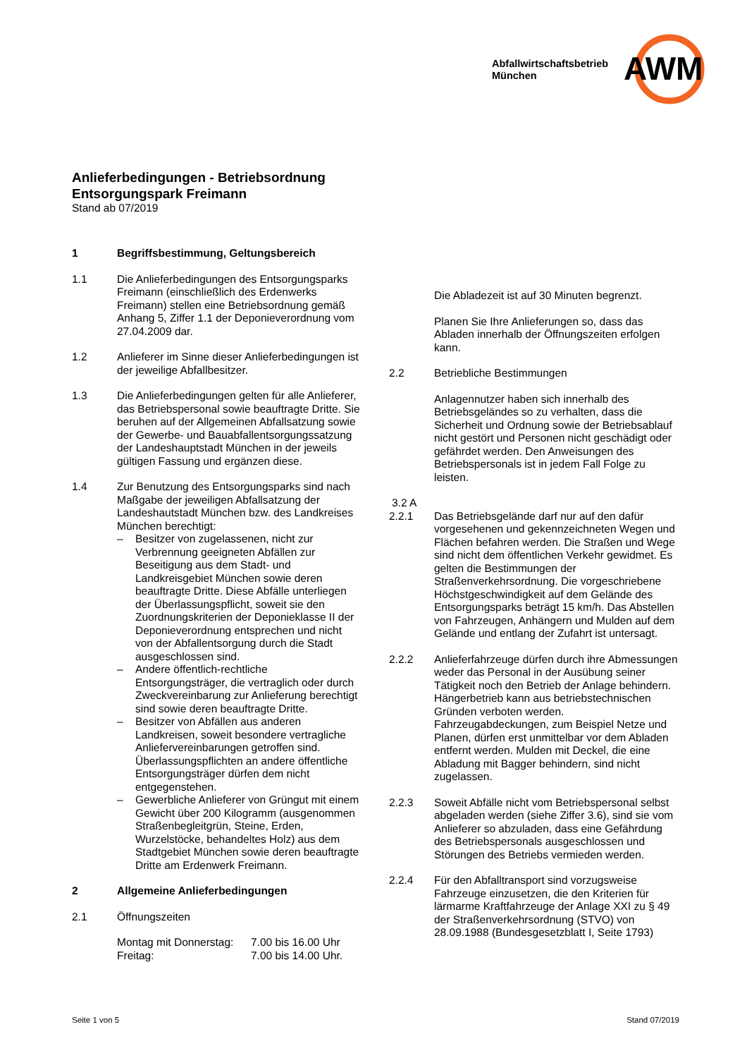AWM
Abfallwirtschaftsbetrieb
München
Anlieferbedingungen - Betriebsordnung
Entsorgungspark Freimann
Stand ab 07/2019
1 Begriffsbestimmung, Geltungsbereich
1.1 Die Anlieferbedingungen des Entsorgungsparks Freimann (einschließlich des Erdenwerks Freimann) stellen eine Betriebsordnung gemäß Anhang 5, Ziffer 1.1 der Deponieverordnung vom 27.04.2009 dar.
1.2 Anlieferer im Sinne dieser Anlieferbedingungen ist der jeweilige Abfallbesitzer.
1.3 Die Anlieferbedingungen gelten für alle Anlieferer, das Betriebspersonal sowie beauftragte Dritte. Sie beruhen auf der Allgemeinen Abfallsatzung sowie der Gewerbe- und Bauabfallentsorgungssatzung der Landeshauptstadt München in der jeweils gültigen Fassung und ergänzen diese.
1.4 Zur Benutzung des Entsorgungsparks sind nach Maßgabe der jeweiligen Abfallsatzung der Landeshautstadt München bzw. des Landkreises München berechtigt:
– Besitzer von zugelassenen, nicht zur Verbrennung geeigneten Abfällen zur Beseitigung aus dem Stadt- und Landkreisgebiet München sowie deren beauftragte Dritte. Diese Abfälle unterliegen der Überlassungspflicht, soweit sie den Zuordnungskriterien der Deponieklasse II der Deponieverordnung entsprechen und nicht von der Abfallentsorgung durch die Stadt ausgeschlossen sind.
– Andere öffentlich-rechtliche Entsorgungsträger, die vertraglich oder durch Zweckvereinbarung zur Anlieferung berechtigt sind sowie deren beauftragte Dritte.
– Besitzer von Abfällen aus anderen Landkreisen, soweit besondere vertragliche Anliefervereinbarungen getroffen sind. Überlassungspflichten an andere öffentliche Entsorgungsträger dürfen dem nicht entgegenstehen.
– Gewerbliche Anlieferer von Grüngut mit einem Gewicht über 200 Kilogramm (ausgenommen Straßenbegleitgrün, Steine, Erden, Wurzelstöcke, behandeltes Holz) aus dem Stadtgebiet München sowie deren beauftragte Dritte am Erdenwerk Freimann.
2 Allgemeine Anlieferbedingungen
2.1 Öffnungszeiten
Montag mit Donnerstag: 7.00 bis 16.00 Uhr Freitag: 7.00 bis 14.00 Uhr.
Die Abladezeit ist auf 30 Minuten begrenzt.
Planen Sie Ihre Anlieferungen so, dass das Abladen innerhalb der Öffnungszeiten erfolgen kann.
2.2 Betriebliche Bestimmungen
Anlagennutzer haben sich innerhalb des Betriebsgeländes so zu verhalten, dass die Sicherheit und Ordnung sowie der Betriebsablauf nicht gestört und Personen nicht geschädigt oder gefährdet werden. Den Anweisungen des Betriebspersonals ist in jedem Fall Folge zu leisten.
3.2 A
2.2.1 Das Betriebsgelände darf nur auf den dafür vorgesehenen und gekennzeichneten Wegen und Flächen befahren werden. Die Straßen und Wege sind nicht dem öffentlichen Verkehr gewidmet. Es gelten die Bestimmungen der Straßenverkehrsordnung. Die vorgeschriebene Höchstgeschwindigkeit auf dem Gelände des Entsorgungsparks beträgt 15 km/h. Das Abstellen von Fahrzeugen, Anhängern und Mulden auf dem Gelände und entlang der Zufahrt ist untersagt.
2.2.2 Anlieferfahrzeuge dürfen durch ihre Abmessungen weder das Personal in der Ausübung seiner Tätigkeit noch den Betrieb der Anlage behindern. Hängerbetrieb kann aus betriebstechnischen Gründen verboten werden. Fahrzeugabdeckungen, zum Beispiel Netze und Planen, dürfen erst unmittelbar vor dem Abladen entfernt werden. Mulden mit Deckel, die eine Abladung mit Bagger behindern, sind nicht zugelassen.
2.2.3 Soweit Abfälle nicht vom Betriebspersonal selbst abgeladen werden (siehe Ziffer 3.6), sind sie vom Anlieferer so abzuladen, dass eine Gefährdung des Betriebspersonals ausgeschlossen und Störungen des Betriebs vermieden werden.
2.2.4 Für den Abfalltransport sind vorzugsweise Fahrzeuge einzusetzen, die den Kriterien für lärmarme Kraftfahrzeuge der Anlage XXI zu § 49 der Straßenverkehrsordnung (STVO) von 28.09.1988 (Bundesgesetzblatt I, Seite 1793)
Seite 1 von 5 Stand 07/2019